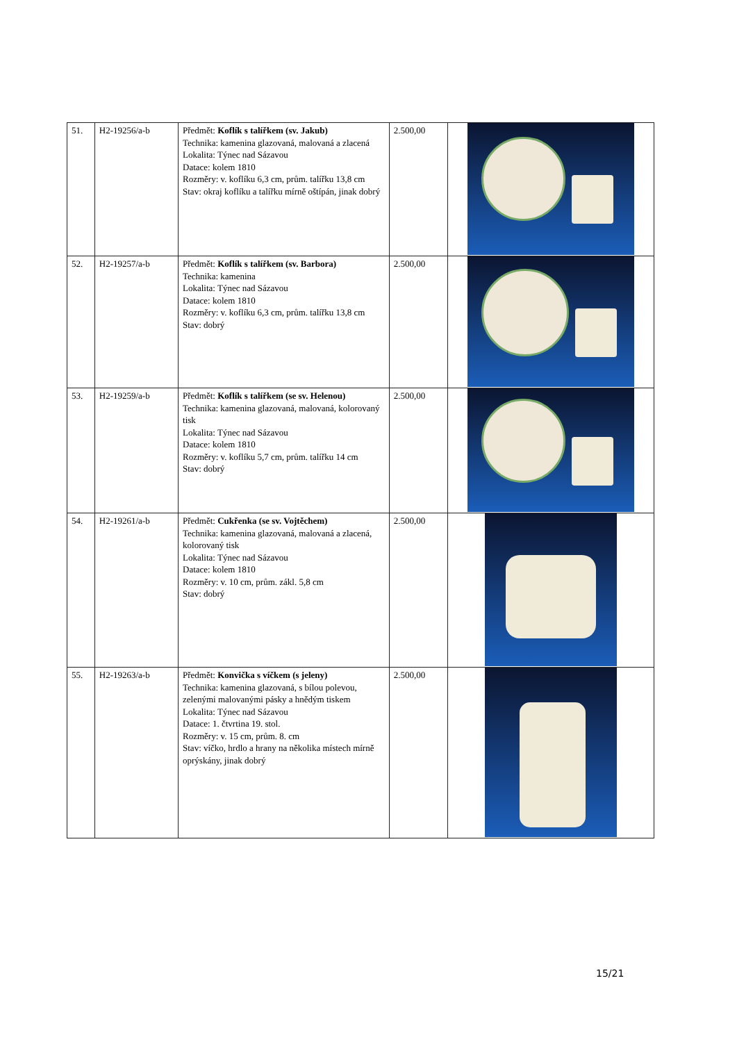| 51. | H2-19256/a-b | Předmět: Koflík s talířkem (sv. Jakub) Technika: kamenina glazovaná, malovaná a zlacená Lokalita: Týnec nad Sázavou Datace: kolem 1810 Rozměry: v. koflíku 6,3 cm, prům. talířku 13,8 cm Stav: okraj koflíku a talířku mírně oštípán, jinak dobrý | 2.500,00 | |
| 52. | H2-19257/a-b | Předmět: Koflík s talířkem (sv. Barbora) Technika: kamenina Lokalita: Týnec nad Sázavou Datace: kolem 1810 Rozměry: v. koflíku 6,3 cm, prům. talířku 13,8 cm Stav: dobrý | 2.500,00 | |
| 53. | H2-19259/a-b | Předmět: Koflík s talířkem (se sv. Helenou) Technika: kamenina glazovaná, malovaná, kolorovaný tisk Lokalita: Týnec nad Sázavou Datace: kolem 1810 Rozměry: v. koflíku 5,7 cm, prům. talířku 14 cm Stav: dobrý | 2.500,00 | |
| 54. | H2-19261/a-b | Předmět: Cukřenka (se sv. Vojtěchem) Technika: kamenina glazovaná, malovaná a zlacená, kolorovaný tisk Lokalita: Týnec nad Sázavou Datace: kolem 1810 Rozměry: v. 10 cm, prům. zákl. 5,8 cm Stav: dobrý | 2.500,00 | |
| 55. | H2-19263/a-b | Předmět: Konvička s víčkem (s jeleny) Technika: kamenina glazovaná, s bílou polevou, zelenými malovanými pásky a hnědým tiskem Lokalita: Týnec nad Sázavou Datace: 1. čtvrtina 19. stol. Rozměry: v. 15 cm, prům. 8. cm Stav: víčko, hrdlo a hrany na několika místech mírně oprýskány, jinak dobrý | 2.500,00 | |
15/21